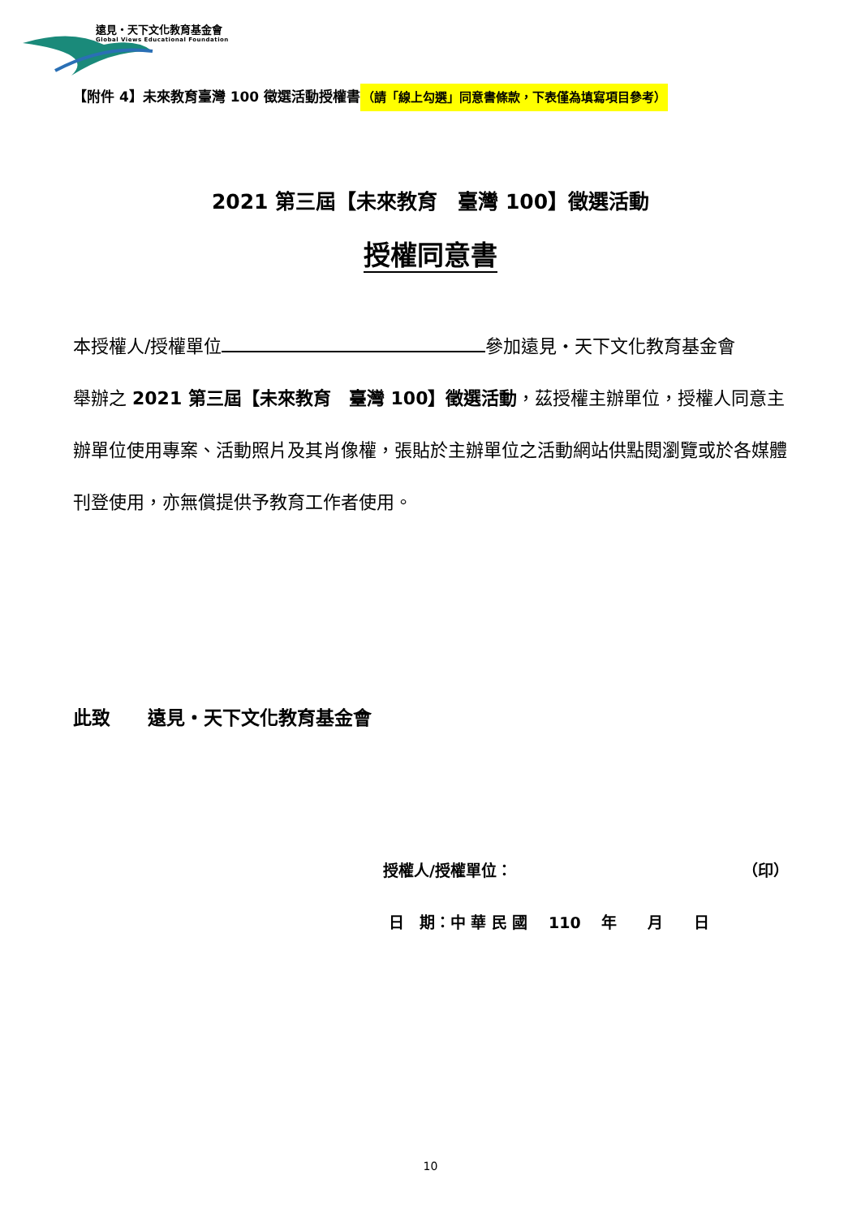遠見・天下文化教育基金會
Global Views Educational Foundation
【附件 4】未來教育臺灣 100 徵選活動授權書（請「線上勾選」同意書條款，下表僅為填寫項目參考）
2021 第三屆【未來教育　臺灣 100】徵選活動
授權同意書
本授權人/授權單位 參加遠見・天下文化教育基金會
舉辦之 2021 第三屆【未來教育　臺灣 100】徵選活動，茲授權主辦單位，授權人同意主辦單位使用專案、活動照片及其肖像權，張貼於主辦單位之活動網站供點閱瀏覽或於各媒體刊登使用，亦無償提供予教育工作者使用。
此致　　遠見・天下文化教育基金會
授權人/授權單位： （印）
日　期：中 華 民 國　 110　 年　　月　　日
10